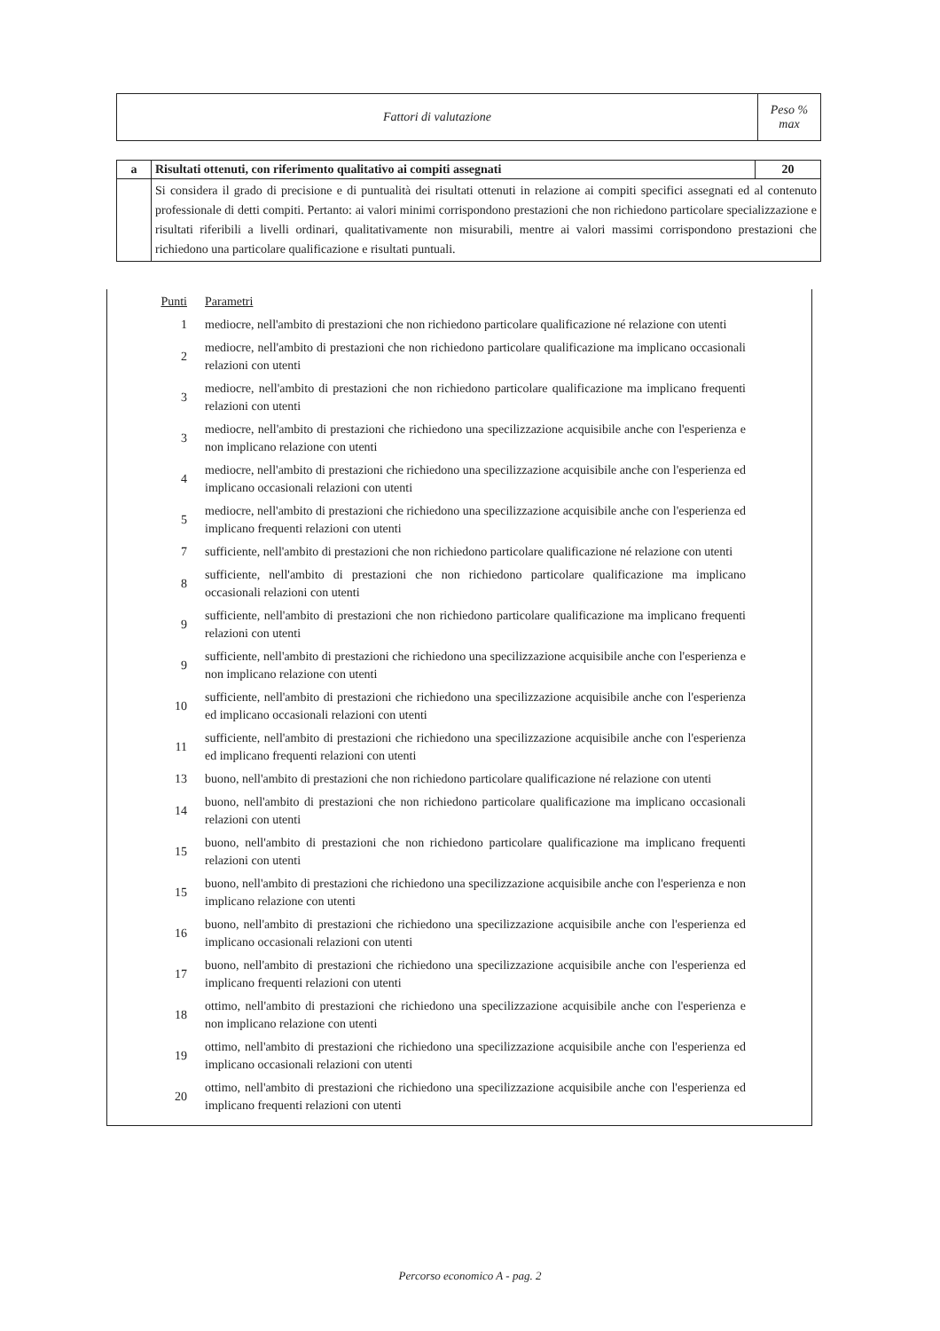| Fattori di valutazione | Peso % max |
| a | Risultati ottenuti, con riferimento qualitativo ai compiti assegnati | 20 |
| | Si considera il grado di precisione e di puntualità dei risultati ottenuti in relazione ai compiti specifici assegnati ed al contenuto professionale di detti compiti. Pertanto: ai valori minimi corrispondono prestazioni che non richiedono particolare specializzazione e risultati riferibili a livelli ordinari, qualitativamente non misurabili, mentre ai valori massimi corrispondono prestazioni che richiedono una particolare qualificazione e risultati puntuali. | |
Punti
Parametri
1
mediocre, nell'ambito di prestazioni che non richiedono particolare qualificazione né relazione con utenti
2
mediocre, nell'ambito di prestazioni che non richiedono particolare qualificazione ma implicano occasionali relazioni con utenti
3
mediocre, nell'ambito di prestazioni che non richiedono particolare qualificazione ma implicano frequenti relazioni con utenti
3
mediocre, nell'ambito di prestazioni che richiedono una specilizzazione acquisibile anche con l'esperienza e non implicano relazione con utenti
4
mediocre, nell'ambito di prestazioni che richiedono una specilizzazione acquisibile anche con l'esperienza ed implicano occasionali relazioni con utenti
5
mediocre, nell'ambito di prestazioni che richiedono una specilizzazione acquisibile anche con l'esperienza ed implicano frequenti relazioni con utenti
7
sufficiente, nell'ambito di prestazioni che non richiedono particolare qualificazione né relazione con utenti
8
sufficiente, nell'ambito di prestazioni che non richiedono particolare qualificazione ma implicano occasionali relazioni con utenti
9
sufficiente, nell'ambito di prestazioni che non richiedono particolare qualificazione ma implicano frequenti relazioni con utenti
9
sufficiente, nell'ambito di prestazioni che richiedono una specilizzazione acquisibile anche con l'esperienza e non implicano relazione con utenti
10
sufficiente, nell'ambito di prestazioni che richiedono una specilizzazione acquisibile anche con l'esperienza ed implicano occasionali relazioni con utenti
11
sufficiente, nell'ambito di prestazioni che richiedono una specilizzazione acquisibile anche con l'esperienza ed implicano frequenti relazioni con utenti
13
buono, nell'ambito di prestazioni che non richiedono particolare qualificazione né relazione con utenti
14
buono, nell'ambito di prestazioni che non richiedono particolare qualificazione ma implicano occasionali relazioni con utenti
15
buono, nell'ambito di prestazioni che non richiedono particolare qualificazione ma implicano frequenti relazioni con utenti
15
buono, nell'ambito di prestazioni che richiedono una specilizzazione acquisibile anche con l'esperienza e non implicano relazione con utenti
16
buono, nell'ambito di prestazioni che richiedono una specilizzazione acquisibile anche con l'esperienza ed implicano occasionali relazioni con utenti
17
buono, nell'ambito di prestazioni che richiedono una specilizzazione acquisibile anche con l'esperienza ed implicano frequenti relazioni con utenti
18
ottimo, nell'ambito di prestazioni che richiedono una specilizzazione acquisibile anche con l'esperienza e non implicano relazione con utenti
19
ottimo, nell'ambito di prestazioni che richiedono una specilizzazione acquisibile anche con l'esperienza ed implicano occasionali relazioni con utenti
20
ottimo, nell'ambito di prestazioni che richiedono una specilizzazione acquisibile anche con l'esperienza ed implicano frequenti relazioni con utenti
Percorso economico A - pag. 2